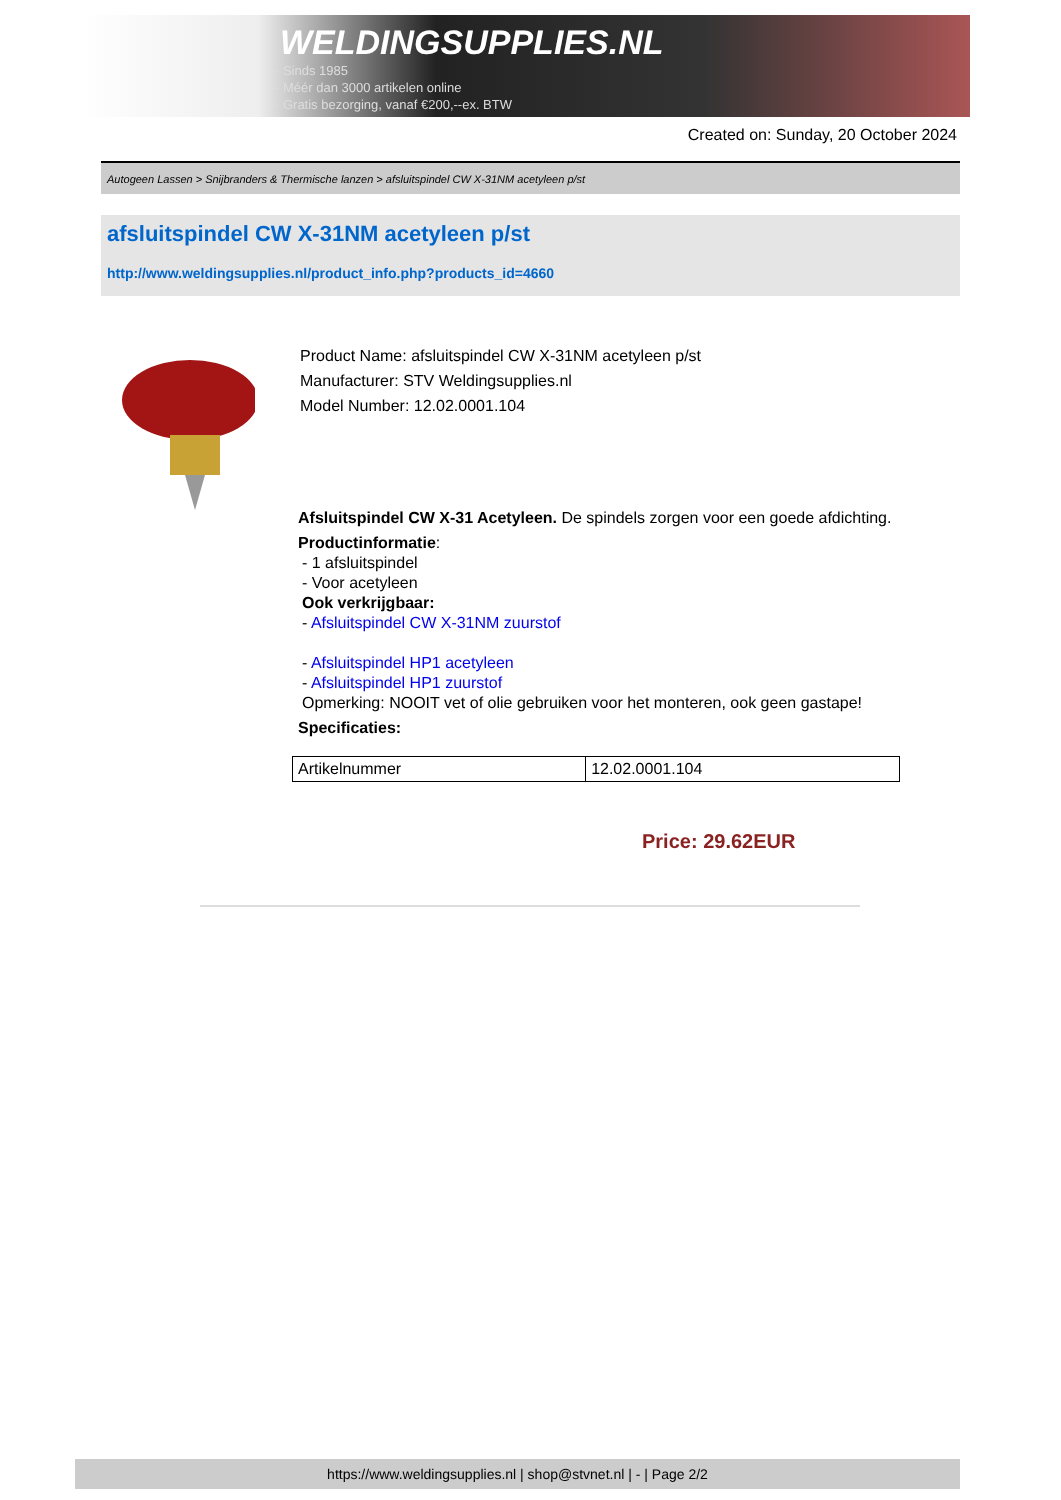WELDINGSUPPLIES.NL
- Sinds 1985
- Méér dan 3000 artikelen online
- Gratis bezorging, vanaf €200,--ex. BTW
Created on: Sunday, 20 October 2024
Autogeen Lassen > Snijbranders & Thermische lanzen > afsluitspindel CW X-31NM acetyleen p/st
afsluitspindel CW X-31NM acetyleen p/st
http://www.weldingsupplies.nl/product_info.php?products_id=4660
Product Name: afsluitspindel CW X-31NM acetyleen p/st
Manufacturer: STV Weldingsupplies.nl
Model Number: 12.02.0001.104
Afsluitspindel CW X-31 Acetyleen. De spindels zorgen voor een goede afdichting.
Productinformatie:
- 1 afsluitspindel
- Voor acetyleen
Ook verkrijgbaar:
- Afsluitspindel CW X-31NM zuurstof
- Afsluitspindel HP1 acetyleen
- Afsluitspindel HP1 zuurstof
Opmerking: NOOIT vet of olie gebruiken voor het monteren, ook geen gastape!
Specificaties:
| Artikelnummer | 12.02.0001.104 |
Price: 29.62EUR
https://www.weldingsupplies.nl | shop@stvnet.nl | - | Page 2/2